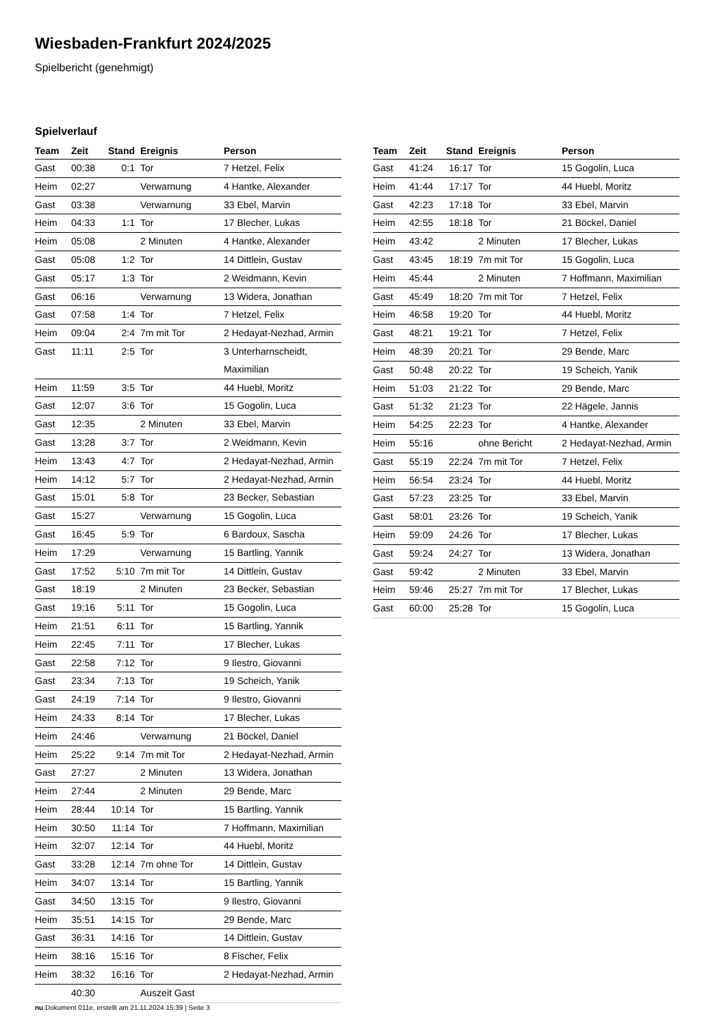Wiesbaden-Frankfurt 2024/2025
Spielbericht (genehmigt)
Spielverlauf
| Team | Zeit | Stand | Ereignis | Person |
| --- | --- | --- | --- | --- |
| Gast | 00:38 | 0:1 | Tor | 7 Hetzel, Felix |
| Heim | 02:27 | | Verwarnung | 4 Hantke, Alexander |
| Gast | 03:38 | | Verwarnung | 33 Ebel, Marvin |
| Heim | 04:33 | 1:1 | Tor | 17 Blecher, Lukas |
| Heim | 05:08 | | 2 Minuten | 4 Hantke, Alexander |
| Gast | 05:08 | 1:2 | Tor | 14 Dittlein, Gustav |
| Gast | 05:17 | 1:3 | Tor | 2 Weidmann, Kevin |
| Gast | 06:16 | | Verwarnung | 13 Widera, Jonathan |
| Gast | 07:58 | 1:4 | Tor | 7 Hetzel, Felix |
| Heim | 09:04 | 2:4 | 7m mit Tor | 2 Hedayat-Nezhad, Armin |
| Gast | 11:11 | 2:5 | Tor | 3 Unterharnscheidt, Maximilian |
| Heim | 11:59 | 3:5 | Tor | 44 Huebl, Moritz |
| Gast | 12:07 | 3:6 | Tor | 15 Gogolin, Luca |
| Gast | 12:35 | | 2 Minuten | 33 Ebel, Marvin |
| Gast | 13:28 | 3:7 | Tor | 2 Weidmann, Kevin |
| Heim | 13:43 | 4:7 | Tor | 2 Hedayat-Nezhad, Armin |
| Heim | 14:12 | 5:7 | Tor | 2 Hedayat-Nezhad, Armin |
| Gast | 15:01 | 5:8 | Tor | 23 Becker, Sebastian |
| Gast | 15:27 | | Verwarnung | 15 Gogolin, Luca |
| Gast | 16:45 | 5:9 | Tor | 6 Bardoux, Sascha |
| Heim | 17:29 | | Verwarnung | 15 Bartling, Yannik |
| Gast | 17:52 | 5:10 | 7m mit Tor | 14 Dittlein, Gustav |
| Gast | 18:19 | | 2 Minuten | 23 Becker, Sebastian |
| Gast | 19:16 | 5:11 | Tor | 15 Gogolin, Luca |
| Heim | 21:51 | 6:11 | Tor | 15 Bartling, Yannik |
| Heim | 22:45 | 7:11 | Tor | 17 Blecher, Lukas |
| Gast | 22:58 | 7:12 | Tor | 9 Ilestro, Giovanni |
| Gast | 23:34 | 7:13 | Tor | 19 Scheich, Yanik |
| Gast | 24:19 | 7:14 | Tor | 9 Ilestro, Giovanni |
| Heim | 24:33 | 8:14 | Tor | 17 Blecher, Lukas |
| Heim | 24:46 | | Verwarnung | 21 Böckel, Daniel |
| Heim | 25:22 | 9:14 | 7m mit Tor | 2 Hedayat-Nezhad, Armin |
| Gast | 27:27 | | 2 Minuten | 13 Widera, Jonathan |
| Heim | 27:44 | | 2 Minuten | 29 Bende, Marc |
| Heim | 28:44 | 10:14 | Tor | 15 Bartling, Yannik |
| Heim | 30:50 | 11:14 | Tor | 7 Hoffmann, Maximilian |
| Heim | 32:07 | 12:14 | Tor | 44 Huebl, Moritz |
| Gast | 33:28 | 12:14 | 7m ohne Tor | 14 Dittlein, Gustav |
| Heim | 34:07 | 13:14 | Tor | 15 Bartling, Yannik |
| Gast | 34:50 | 13:15 | Tor | 9 Ilestro, Giovanni |
| Heim | 35:51 | 14:15 | Tor | 29 Bende, Marc |
| Gast | 36:31 | 14:16 | Tor | 14 Dittlein, Gustav |
| Heim | 38:16 | 15:16 | Tor | 8 Fischer, Felix |
| Heim | 38:32 | 16:16 | Tor | 2 Hedayat-Nezhad, Armin |
| | 40:30 | | Auszeit Gast | |
| Team | Zeit | Stand | Ereignis | Person |
| --- | --- | --- | --- | --- |
| Gast | 41:24 | 16:17 | Tor | 15 Gogolin, Luca |
| Heim | 41:44 | 17:17 | Tor | 44 Huebl, Moritz |
| Gast | 42:23 | 17:18 | Tor | 33 Ebel, Marvin |
| Heim | 42:55 | 18:18 | Tor | 21 Böckel, Daniel |
| Heim | 43:42 | | 2 Minuten | 17 Blecher, Lukas |
| Gast | 43:45 | 18:19 | 7m mit Tor | 15 Gogolin, Luca |
| Heim | 45:44 | | 2 Minuten | 7 Hoffmann, Maximilian |
| Gast | 45:49 | 18:20 | 7m mit Tor | 7 Hetzel, Felix |
| Heim | 46:58 | 19:20 | Tor | 44 Huebl, Moritz |
| Gast | 48:21 | 19:21 | Tor | 7 Hetzel, Felix |
| Heim | 48:39 | 20:21 | Tor | 29 Bende, Marc |
| Gast | 50:48 | 20:22 | Tor | 19 Scheich, Yanik |
| Heim | 51:03 | 21:22 | Tor | 29 Bende, Marc |
| Gast | 51:32 | 21:23 | Tor | 22 Hägele, Jannis |
| Heim | 54:25 | 22:23 | Tor | 4 Hantke, Alexander |
| Heim | 55:16 | | ohne Bericht | 2 Hedayat-Nezhad, Armin |
| Gast | 55:19 | 22:24 | 7m mit Tor | 7 Hetzel, Felix |
| Heim | 56:54 | 23:24 | Tor | 44 Huebl, Moritz |
| Gast | 57:23 | 23:25 | Tor | 33 Ebel, Marvin |
| Gast | 58:01 | 23:26 | Tor | 19 Scheich, Yanik |
| Heim | 59:09 | 24:26 | Tor | 17 Blecher, Lukas |
| Gast | 59:24 | 24:27 | Tor | 13 Widera, Jonathan |
| Gast | 59:42 | | 2 Minuten | 33 Ebel, Marvin |
| Heim | 59:46 | 25:27 | 7m mit Tor | 17 Blecher, Lukas |
| Gast | 60:00 | 25:28 | Tor | 15 Gogolin, Luca |
nu.Dokument 011e, erstellt am 21.11.2024 15:39 | Seite 3